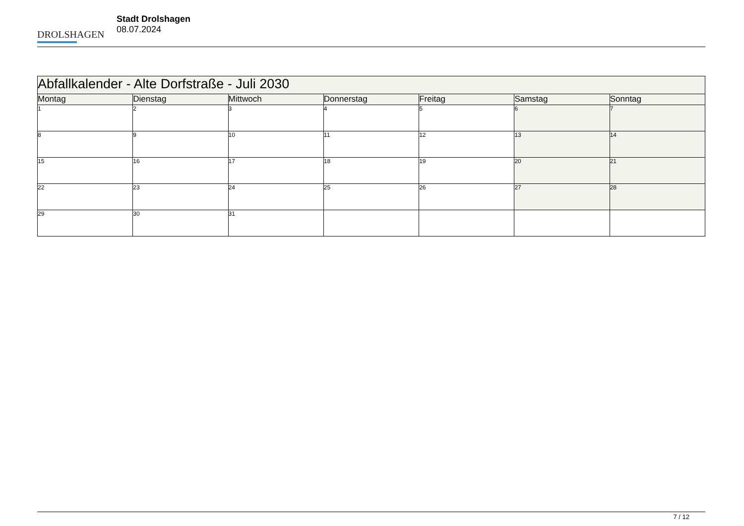DROLSHAGEN
Stadt Drolshagen
08.07.2024
| Abfallkalender - Alte Dorfstraße - Juli 2030 | | | | | | |
| --- | --- | --- | --- | --- | --- | --- |
| Montag | Dienstag | Mittwoch | Donnerstag | Freitag | Samstag | Sonntag |
| 1 | 2 | 3 | 4 | 5 | 6 | 7 |
| 8 | 9 | 10 | 11 | 12 | 13 | 14 |
| 15 | 16 | 17 | 18 | 19 | 20 | 21 |
| 22 | 23 | 24 | 25 | 26 | 27 | 28 |
| 29 | 30 | 31 | | | | |
7 / 12